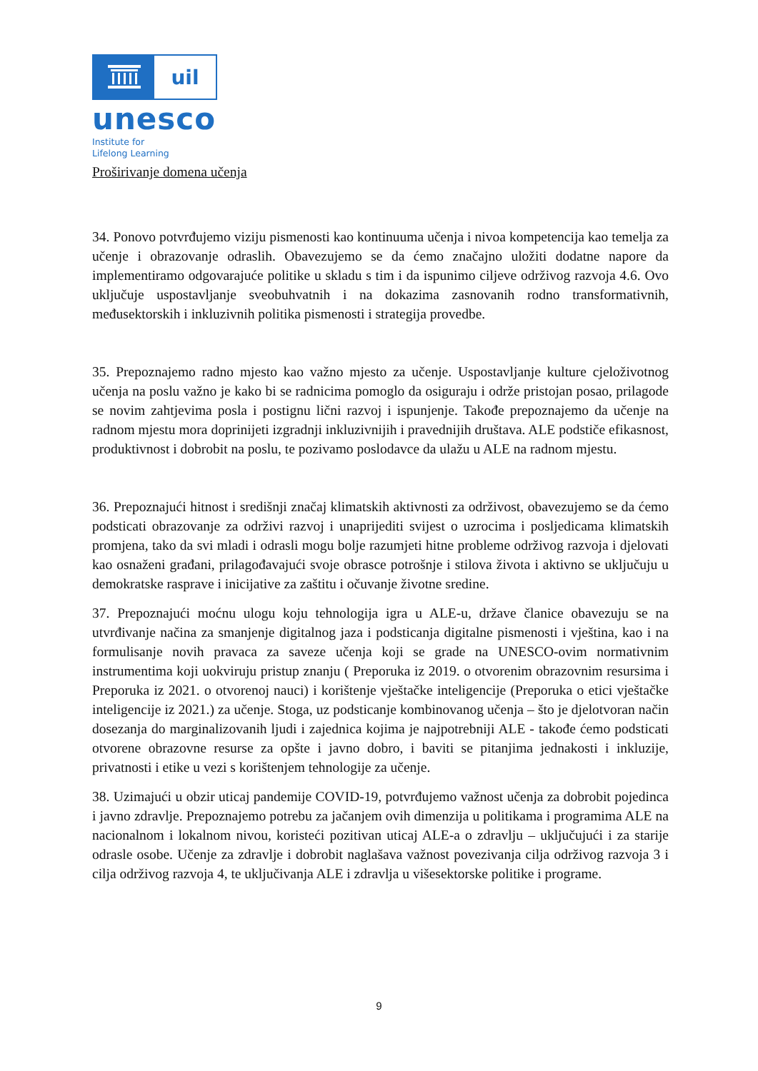uil
unesco
Institute for
Lifelong Learning
Proširivanje domena učenja
34. Ponovo potvrđujemo viziju pismenosti kao kontinuuma učenja i nivoa kompetencija kao temelja za učenje i obrazovanje odraslih. Obavezujemo se da ćemo značajno uložiti dodatne napore da implementiramo odgovarajuće politike u skladu s tim i da ispunimo ciljeve održivog razvoja 4.6. Ovo uključuje uspostavljanje sveobuhvatnih i na dokazima zasnovanih rodno transformativnih, međusektorskih i inkluzivnih politika pismenosti i strategija provedbe.
35. Prepoznajemo radno mjesto kao važno mjesto za učenje. Uspostavljanje kulture cjeloživotnog učenja na poslu važno je kako bi se radnicima pomoglo da osiguraju i održe pristojan posao, prilagode se novim zahtjevima posla i postignu lični razvoj i ispunjenje. Takođe prepoznajemo da učenje na radnom mjestu mora doprinijeti izgradnji inkluzivnijih i pravednijih društava. ALE podstiče efikasnost, produktivnost i dobrobit na poslu, te pozivamo poslodavce da ulažu u ALE na radnom mjestu.
36. Prepoznajući hitnost i središnji značaj klimatskih aktivnosti za održivost, obavezujemo se da ćemo podsticati obrazovanje za održivi razvoj i unaprijediti svijest o uzrocima i posljedicama klimatskih promjena, tako da svi mladi i odrasli mogu bolje razumjeti hitne probleme održivog razvoja i djelovati kao osnaženi građani, prilagođavajući svoje obrasce potrošnje i stilova života i aktivno se uključuju u demokratske rasprave i inicijative za zaštitu i očuvanje životne sredine.
37. Prepoznajući moćnu ulogu koju tehnologija igra u ALE-u, države članice obavezuju se na utvrđivanje načina za smanjenje digitalnog jaza i podsticanja digitalne pismenosti i vještina, kao i na formulisanje novih pravaca za saveze učenja koji se grade na UNESCO-ovim normativnim instrumentima koji uokviruju pristup znanju ( Preporuka iz 2019. o otvorenim obrazovnim resursima i Preporuka iz 2021. o otvorenoj nauci) i korištenje vještačke inteligencije (Preporuka o etici vještačke inteligencije iz 2021.) za učenje. Stoga, uz podsticanje kombinovanog učenja – što je djelotvoran način dosezanja do marginalizovanih ljudi i zajednica kojima je najpotrebniji ALE - takođe ćemo podsticati otvorene obrazovne resurse za opšte i javno dobro, i baviti se pitanjima jednakosti i inkluzije, privatnosti i etike u vezi s korištenjem tehnologije za učenje.
38. Uzimajući u obzir uticaj pandemije COVID-19, potvrđujemo važnost učenja za dobrobit pojedinca i javno zdravlje. Prepoznajemo potrebu za jačanjem ovih dimenzija u politikama i programima ALE na nacionalnom i lokalnom nivou, koristeći pozitivan uticaj ALE-a o zdravlju – uključujući i za starije odrasle osobe. Učenje za zdravlje i dobrobit naglašava važnost povezivanja cilja održivog razvoja 3 i cilja održivog razvoja 4, te uključivanja ALE i zdravlja u višesektorske politike i programe.
9